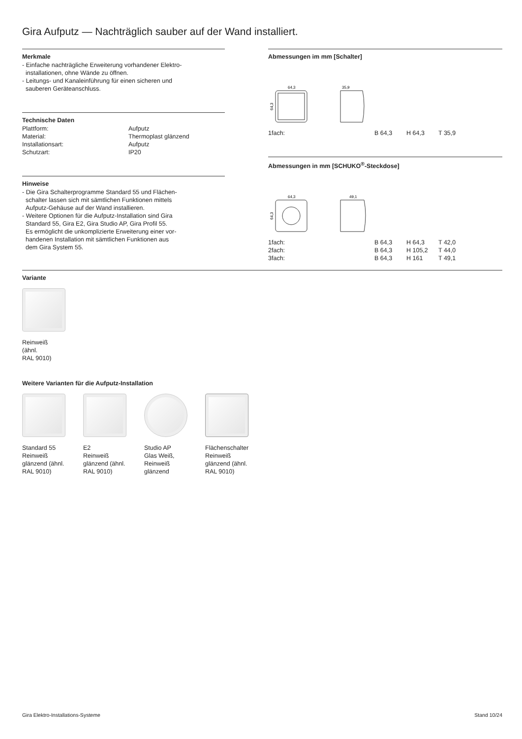Gira Aufputz — Nachträglich sauber auf der Wand installiert.
Merkmale
- Einfache nachträgliche Erweiterung vorhandener Elektro-
installationen, ohne Wände zu öffnen.
- Leitungs- und Kanaleinführung für einen sicheren und
sauberen Geräteanschluss.
Technische Daten
| Plattform: | Aufputz |
| Material: | Thermoplast glänzend |
| Installationsart: | Aufputz |
| Schutzart: | IP20 |
Hinweise
- Die Gira Schalterprogramme Standard 55 und Flächen-
schalter lassen sich mit sämtlichen Funktionen mittels
Aufputz-Gehäuse auf der Wand installieren.
- Weitere Optionen für die Aufputz-Installation sind Gira
Standard 55, Gira E2, Gira Studio AP, Gira Profil 55.
Es ermöglicht die unkomplizierte Erweiterung einer vor-
handenen Installation mit sämtlichen Funktionen aus
dem Gira System 55.
Abmessungen im mm [Schalter]
64,3
35,9
64,3
| 1fach: | B 64,3 | H 64,3 | T 35,9 |
Abmessungen in mm [SCHUKO<sup>®</sup>-Steckdose]
64,3
49,1
64,3
| 1fach: | B 64,3 | H 64,3 | T 42,0 |
| 2fach: | B 64,3 | H 105,2 | T 44,0 |
| 3fach: | B 64,3 | H 161 | T 49,1 |
Variante
Reinweiß
(ähnl.
RAL 9010)
Weitere Varianten für die Aufputz-Installation
Standard 55
Reinweiß
glänzend (ähnl.
RAL 9010)
E2
Reinweiß
glänzend (ähnl.
RAL 9010)
Studio AP
Glas Weiß,
Reinweiß
glänzend
Flächenschalter
Reinweiß
glänzend (ähnl.
RAL 9010)
Gira Elektro-Installations-Systeme Stand 10/24